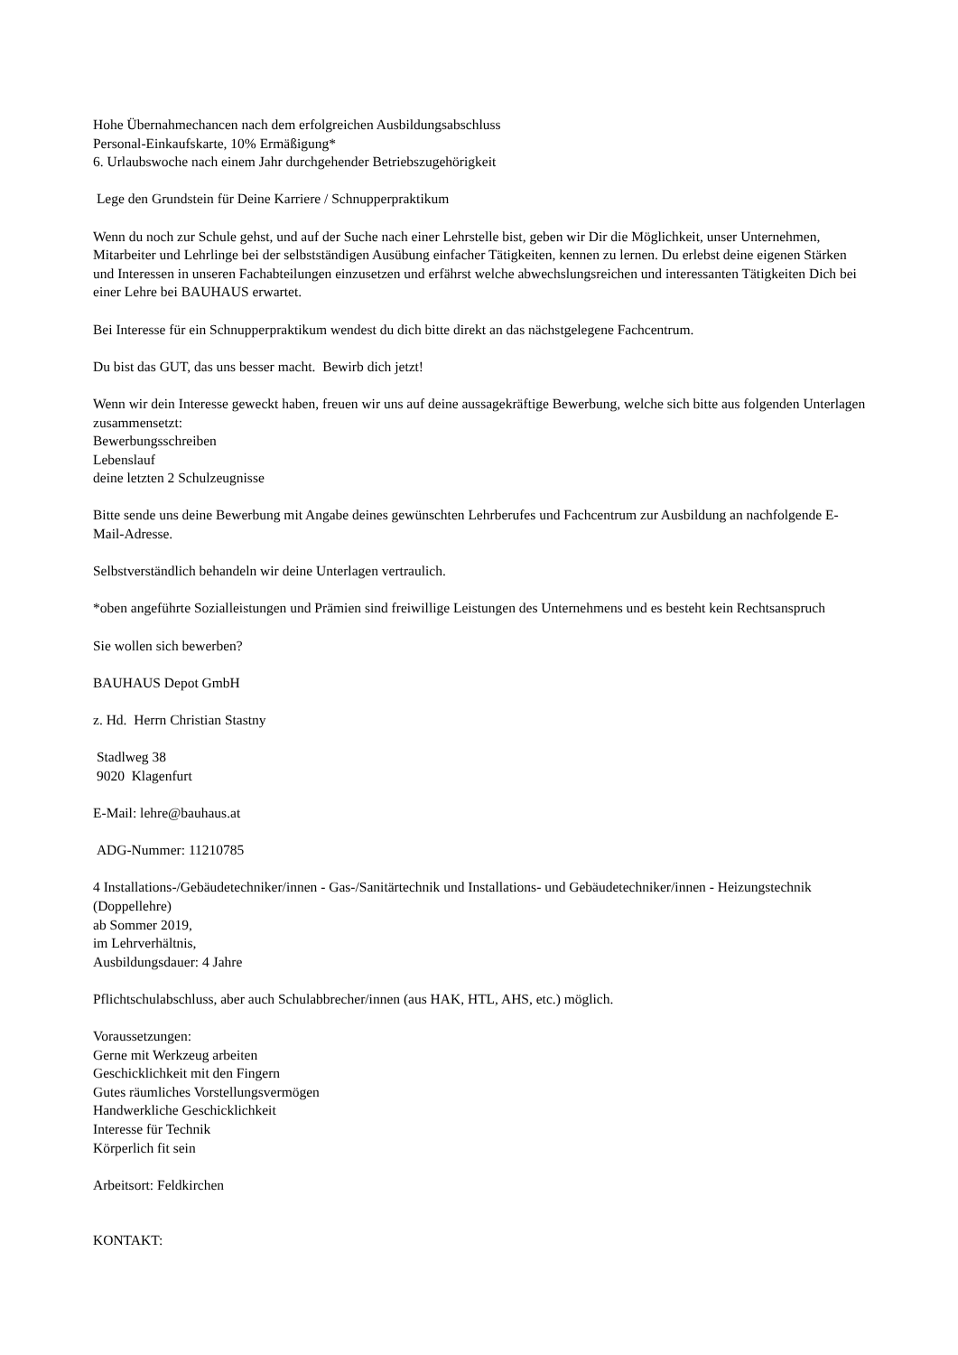Hohe Übernahmechancen nach dem erfolgreichen Ausbildungsabschluss
Personal-Einkaufskarte, 10% Ermäßigung*
6. Urlaubswoche nach einem Jahr durchgehender Betriebszugehörigkeit
Lege den Grundstein für Deine Karriere / Schnupperpraktikum
Wenn du noch zur Schule gehst, und auf der Suche nach einer Lehrstelle bist, geben wir Dir die Möglichkeit, unser Unternehmen, Mitarbeiter und Lehrlinge bei der selbstständigen Ausübung einfacher Tätigkeiten, kennen zu lernen. Du erlebst deine eigenen Stärken und Interessen in unseren Fachabteilungen einzusetzen und erfährst welche abwechslungsreichen und interessanten Tätigkeiten Dich bei einer Lehre bei BAUHAUS erwartet.
Bei Interesse für ein Schnupperpraktikum wendest du dich bitte direkt an das nächstgelegene Fachcentrum.
Du bist das GUT, das uns besser macht. Bewirb dich jetzt!
Wenn wir dein Interesse geweckt haben, freuen wir uns auf deine aussagekräftige Bewerbung, welche sich bitte aus folgenden Unterlagen zusammensetzt:
Bewerbungsschreiben
Lebenslauf
deine letzten 2 Schulzeugnisse
Bitte sende uns deine Bewerbung mit Angabe deines gewünschten Lehrberufes und Fachcentrum zur Ausbildung an nachfolgende E-Mail-Adresse.
Selbstverständlich behandeln wir deine Unterlagen vertraulich.
*oben angeführte Sozialleistungen und Prämien sind freiwillige Leistungen des Unternehmens und es besteht kein Rechtsanspruch
Sie wollen sich bewerben?
BAUHAUS Depot GmbH
z. Hd. Herrn Christian Stastny
Stadlweg 38
9020 Klagenfurt
E-Mail: lehre@bauhaus.at
ADG-Nummer: 11210785
4 Installations-/Gebäudetechniker/innen - Gas-/Sanitärtechnik und Installations- und Gebäudetechniker/innen - Heizungstechnik (Doppellehre)
ab Sommer 2019,
im Lehrverhältnis,
Ausbildungsdauer: 4 Jahre
Pflichtschulabschluss, aber auch Schulabbrecher/innen (aus HAK, HTL, AHS, etc.) möglich.
Voraussetzungen:
Gerne mit Werkzeug arbeiten
Geschicklichkeit mit den Fingern
Gutes räumliches Vorstellungsvermögen
Handwerkliche Geschicklichkeit
Interesse für Technik
Körperlich fit sein
Arbeitsort: Feldkirchen
KONTAKT: